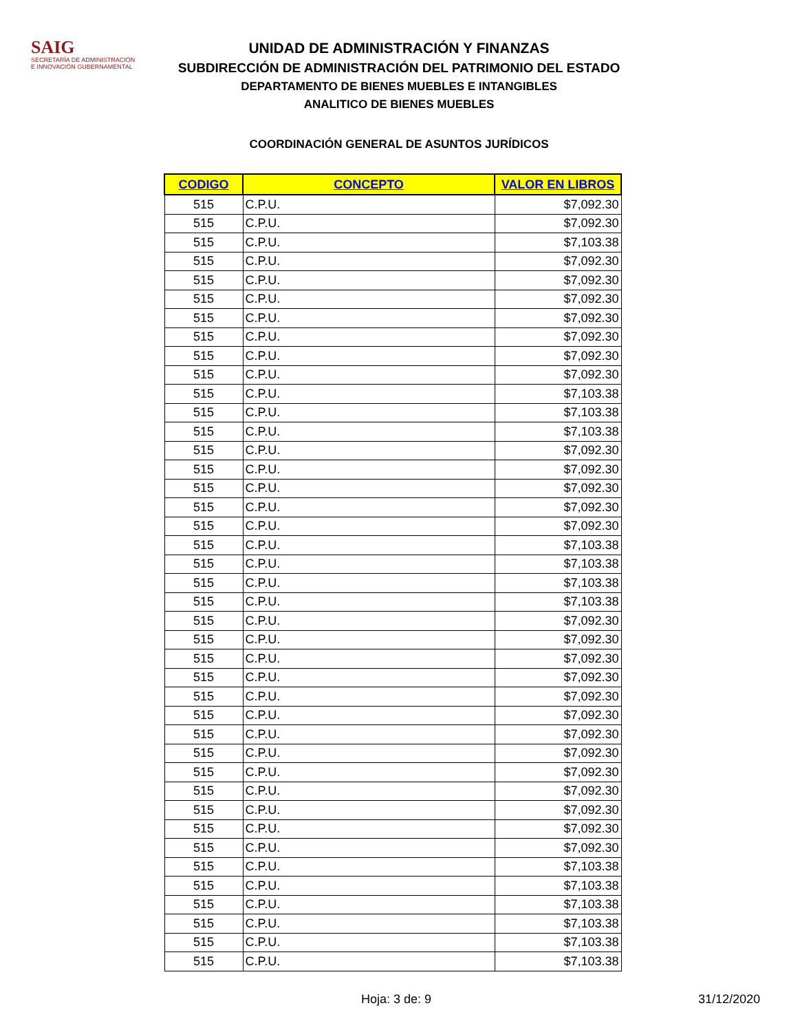SAIG
SECRETARÍA DE ADMINISTRACIÓN
E INNOVACIÓN GUBERNAMENTAL
UNIDAD DE ADMINISTRACIÓN Y FINANZAS
SUBDIRECCIÓN DE ADMINISTRACIÓN DEL PATRIMONIO DEL ESTADO
DEPARTAMENTO DE BIENES MUEBLES E INTANGIBLES
ANALITICO DE BIENES MUEBLES
COORDINACIÓN GENERAL DE ASUNTOS JURÍDICOS
| CODIGO | CONCEPTO | VALOR EN LIBROS |
| --- | --- | --- |
| 515 | C.P.U. | $7,092.30 |
| 515 | C.P.U. | $7,092.30 |
| 515 | C.P.U. | $7,103.38 |
| 515 | C.P.U. | $7,092.30 |
| 515 | C.P.U. | $7,092.30 |
| 515 | C.P.U. | $7,092.30 |
| 515 | C.P.U. | $7,092.30 |
| 515 | C.P.U. | $7,092.30 |
| 515 | C.P.U. | $7,092.30 |
| 515 | C.P.U. | $7,092.30 |
| 515 | C.P.U. | $7,103.38 |
| 515 | C.P.U. | $7,103.38 |
| 515 | C.P.U. | $7,103.38 |
| 515 | C.P.U. | $7,092.30 |
| 515 | C.P.U. | $7,092.30 |
| 515 | C.P.U. | $7,092.30 |
| 515 | C.P.U. | $7,092.30 |
| 515 | C.P.U. | $7,092.30 |
| 515 | C.P.U. | $7,103.38 |
| 515 | C.P.U. | $7,103.38 |
| 515 | C.P.U. | $7,103.38 |
| 515 | C.P.U. | $7,103.38 |
| 515 | C.P.U. | $7,092.30 |
| 515 | C.P.U. | $7,092.30 |
| 515 | C.P.U. | $7,092.30 |
| 515 | C.P.U. | $7,092.30 |
| 515 | C.P.U. | $7,092.30 |
| 515 | C.P.U. | $7,092.30 |
| 515 | C.P.U. | $7,092.30 |
| 515 | C.P.U. | $7,092.30 |
| 515 | C.P.U. | $7,092.30 |
| 515 | C.P.U. | $7,092.30 |
| 515 | C.P.U. | $7,092.30 |
| 515 | C.P.U. | $7,092.30 |
| 515 | C.P.U. | $7,092.30 |
| 515 | C.P.U. | $7,103.38 |
| 515 | C.P.U. | $7,103.38 |
| 515 | C.P.U. | $7,103.38 |
| 515 | C.P.U. | $7,103.38 |
| 515 | C.P.U. | $7,103.38 |
| 515 | C.P.U. | $7,103.38 |
Hoja: 3 de: 9 31/12/2020